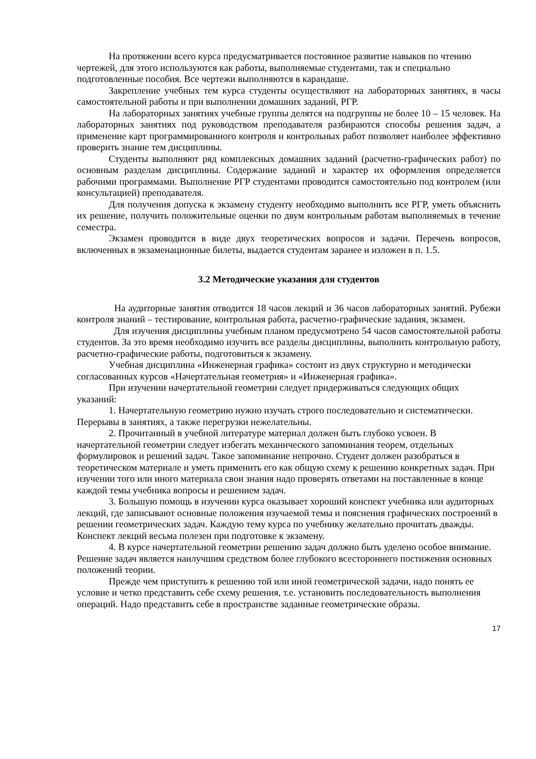На протяжении всего курса предусматривается постоянное развитие навыков по чтению чертежей, для этого используются как работы, выполняемые студентами, так и специально подготовленные пособия. Все чертежи выполняются в карандаше.
Закрепление учебных тем курса студенты осуществляют на лабораторных занятиях, в часы самостоятельной работы и при выполнении домашних заданий, РГР.
На лабораторных занятиях учебные группы делятся на подгруппы не более 10 – 15 человек. На лабораторных занятиях под руководством преподавателя разбираются способы решения задач, а применение карт программированного контроля и контрольных работ позволяет наиболее эффективно проверить знание тем дисциплины.
Студенты выполняют ряд комплексных домашних заданий (расчетно-графических работ) по основным разделам дисциплины. Содержание заданий и характер их оформления определяется рабочими программами. Выполнение РГР студентами проводится самостоятельно под контролем (или консультацией) преподавателя.
Для получения допуска к экзамену студенту необходимо выполнить все РГР, уметь объяснить их решение, получить положительные оценки по двум контрольным работам выполняемых в течение семестра.
Экзамен проводится в виде двух теоретических вопросов и задачи. Перечень вопросов, включенных в экзаменационные билеты, выдается студентам заранее и изложен в п. 1.5.
3.2 Методические указания для студентов
На аудиторные занятия отводится 18 часов лекций и 36 часов лабораторных занятий. Рубежи контроля знаний – тестирование, контрольная работа, расчетно-графические задания, экзамен.
Для изучения дисциплины учебным планом предусмотрено 54 часов самостоятельной работы студентов. За это время необходимо изучить все разделы дисциплины, выполнить контрольную работу, расчетно-графические работы, подготовиться к экзамену.
Учебная дисциплина «Инженерная графика» состоит из двух структурно и методически согласованных курсов «Начертательная геометрия» и «Инженерная графика».
При изучении начертательной геометрии следует придерживаться следующих общих указаний:
1. Начертательную геометрию нужно изучать строго последовательно и систематически. Перерывы в занятиях, а также перегрузки нежелательны.
2. Прочитанный в учебной литературе материал должен быть глубоко усвоен. В начертательной геометрии следует избегать механического запоминания теорем, отдельных формулировок и решений задач. Такое запоминание непрочно. Студент должен разобраться в теоретическом материале и уметь применить его как общую схему к решению конкретных задач. При изучении того или иного материала свои знания надо проверять ответами на поставленные в конце каждой темы учебника вопросы и решением задач.
3. Большую помощь в изучении курса оказывает хороший конспект учебника или аудиторных лекций, где записывают основные положения изучаемой темы и пояснения графических построений в решении геометрических задач. Каждую тему курса по учебнику желательно прочитать дважды. Конспект лекций весьма полезен при подготовке к экзамену.
4. В курсе начертательной геометрии решению задач должно быть уделено особое внимание. Решение задач является наилучшим средством более глубокого всестороннего постижения основных положений теории.
Прежде чем приступить к решению той или иной геометрической задачи, надо понять ее условие и четко представить себе схему решения, т.е. установить последовательность выполнения операций. Надо представить себе в пространстве заданные геометрические образы.
17